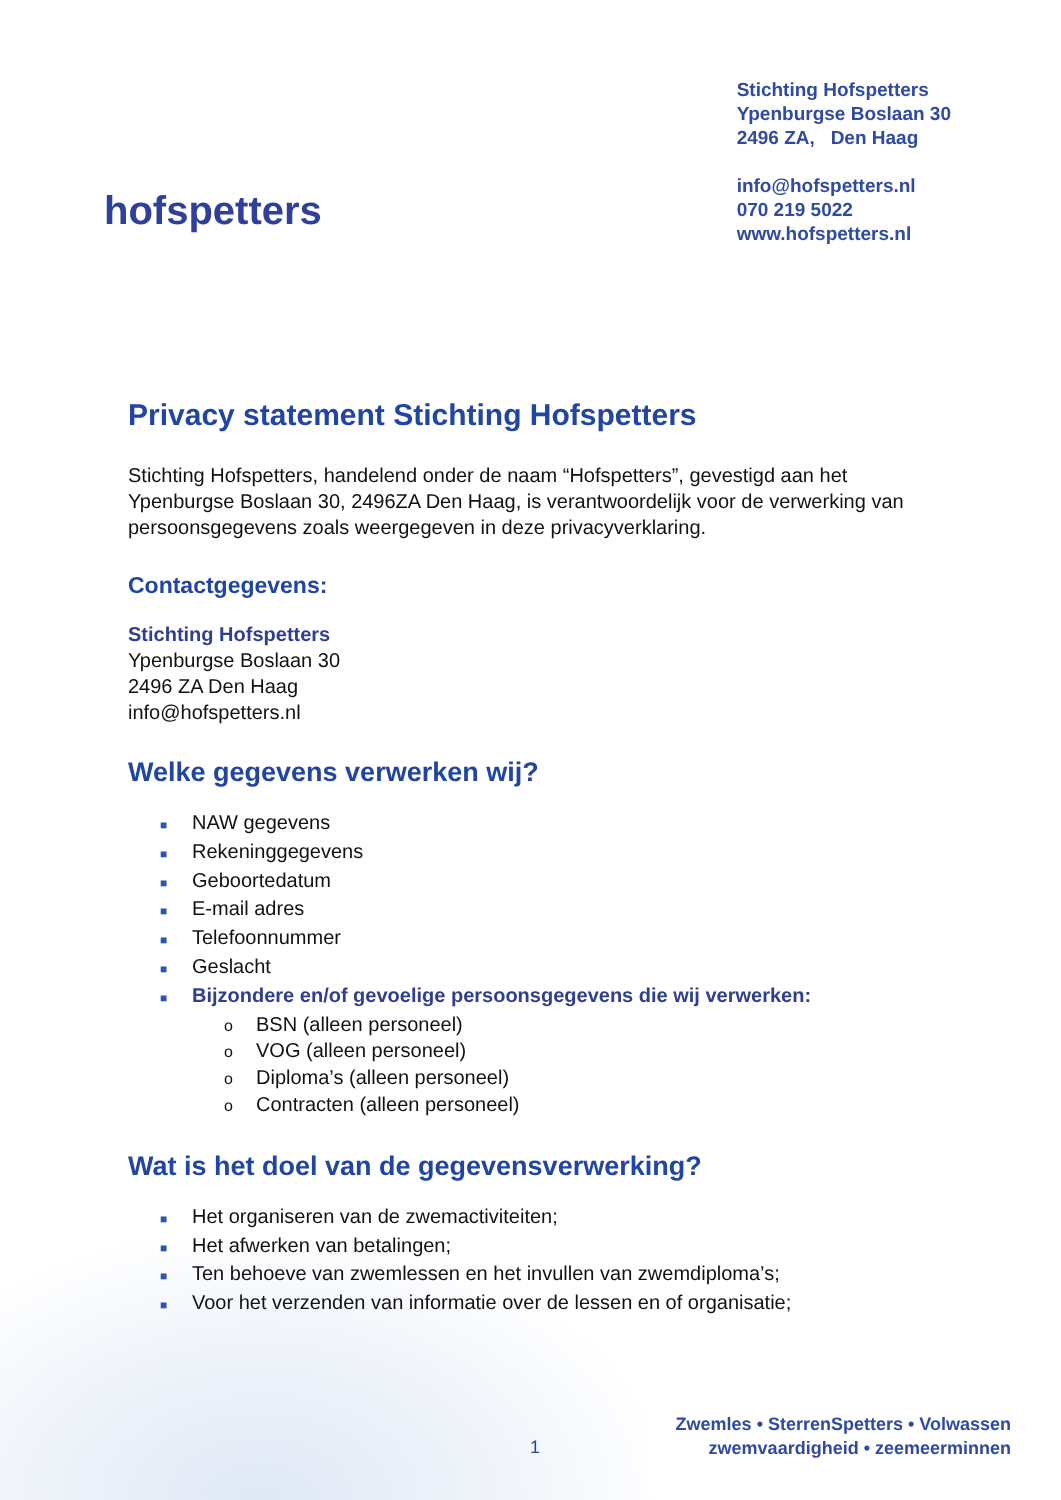hofspetters
Stichting Hofspetters
Ypenburgse Boslaan 30
2496 ZA, Den Haag
info@hofspetters.nl
070 219 5022
www.hofspetters.nl
Privacy statement Stichting Hofspetters
Stichting Hofspetters, handelend onder de naam “Hofspetters”, gevestigd aan het Ypenburgse Boslaan 30, 2496ZA Den Haag, is verantwoordelijk voor de verwerking van persoonsgegevens zoals weergegeven in deze privacyverklaring.
Contactgegevens:
Stichting Hofspetters
Ypenburgse Boslaan 30
2496 ZA Den Haag
info@hofspetters.nl
Welke gegevens verwerken wij?
■ NAW gegevens
■ Rekeninggegevens
■ Geboortedatum
■ E-mail adres
■ Telefoonnummer
■ Geslacht
■ Bijzondere en/of gevoelige persoonsgegevens die wij verwerken:
o BSN (alleen personeel)
o VOG (alleen personeel)
o Diploma’s (alleen personeel)
o Contracten (alleen personeel)
Wat is het doel van de gegevensverwerking?
■ Het organiseren van de zwemactiviteiten;
■ Het afwerken van betalingen;
■ Ten behoeve van zwemlessen en het invullen van zwemdiploma’s;
■ Voor het verzenden van informatie over de lessen en of organisatie;
1
Zwemles • SterrenSpetters • Volwassen
zwemvaardigheid • zeemeerminnen